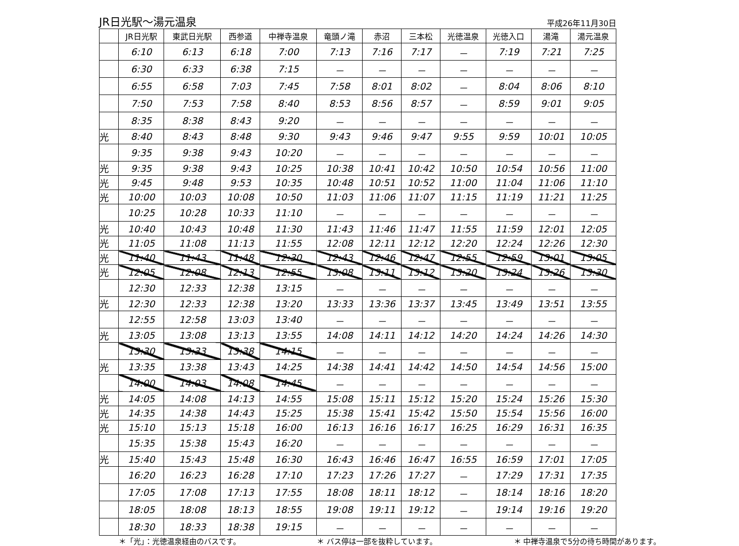JR日光駅～湯元温泉 平成26年11月30日
| | JR日光駅 | 東武日光駅 | 西参道 | 中禅寺温泉 | 竜頭ノ滝 | 赤沼 | 三本松 | 光徳温泉 | 光徳入口 | 湯滝 | 湯元温泉 |
| --- | --- | --- | --- | --- | --- | --- | --- | --- | --- | --- | --- |
| | 6:10 | 6:13 | 6:18 | 7:00 | 7:13 | 7:16 | 7:17 | － | 7:19 | 7:21 | 7:25 |
| | 6:30 | 6:33 | 6:38 | 7:15 | － | － | － | － | － | － | － |
| | 6:55 | 6:58 | 7:03 | 7:45 | 7:58 | 8:01 | 8:02 | － | 8:04 | 8:06 | 8:10 |
| | 7:50 | 7:53 | 7:58 | 8:40 | 8:53 | 8:56 | 8:57 | － | 8:59 | 9:01 | 9:05 |
| | 8:35 | 8:38 | 8:43 | 9:20 | － | － | － | － | － | － | － |
| 光 | 8:40 | 8:43 | 8:48 | 9:30 | 9:43 | 9:46 | 9:47 | 9:55 | 9:59 | 10:01 | 10:05 |
| | 9:35 | 9:38 | 9:43 | 10:20 | － | － | － | － | － | － | － |
| 光 | 9:35 | 9:38 | 9:43 | 10:25 | 10:38 | 10:41 | 10:42 | 10:50 | 10:54 | 10:56 | 11:00 |
| 光 | 9:45 | 9:48 | 9:53 | 10:35 | 10:48 | 10:51 | 10:52 | 11:00 | 11:04 | 11:06 | 11:10 |
| 光 | 10:00 | 10:03 | 10:08 | 10:50 | 11:03 | 11:06 | 11:07 | 11:15 | 11:19 | 11:21 | 11:25 |
| | 10:25 | 10:28 | 10:33 | 11:10 | － | － | － | － | － | － | － |
| 光 | 10:40 | 10:43 | 10:48 | 11:30 | 11:43 | 11:46 | 11:47 | 11:55 | 11:59 | 12:01 | 12:05 |
| 光 | 11:05 | 11:08 | 11:13 | 11:55 | 12:08 | 12:11 | 12:12 | 12:20 | 12:24 | 12:26 | 12:30 |
| 光 | 11:40 | 11:43 | 11:48 | 12:30 | 12:43 | 12:46 | 12:47 | 12:55 | 12:59 | 13:01 | 13:05 |
| 光 | 12:05 | 12:08 | 12:13 | 12:55 | 13:08 | 13:11 | 13:12 | 13:20 | 13:24 | 13:26 | 13:30 |
| | 12:30 | 12:33 | 12:38 | 13:15 | － | － | － | － | － | － | － |
| 光 | 12:30 | 12:33 | 12:38 | 13:20 | 13:33 | 13:36 | 13:37 | 13:45 | 13:49 | 13:51 | 13:55 |
| | 12:55 | 12:58 | 13:03 | 13:40 | － | － | － | － | － | － | － |
| 光 | 13:05 | 13:08 | 13:13 | 13:55 | 14:08 | 14:11 | 14:12 | 14:20 | 14:24 | 14:26 | 14:30 |
| | 13:30 | 13:33 | 13:38 | 14:15 | － | － | － | － | － | － | － |
| 光 | 13:35 | 13:38 | 13:43 | 14:25 | 14:38 | 14:41 | 14:42 | 14:50 | 14:54 | 14:56 | 15:00 |
| | 14:00 | 14:03 | 14:08 | 14:45 | － | － | － | － | － | － | － |
| 光 | 14:05 | 14:08 | 14:13 | 14:55 | 15:08 | 15:11 | 15:12 | 15:20 | 15:24 | 15:26 | 15:30 |
| 光 | 14:35 | 14:38 | 14:43 | 15:25 | 15:38 | 15:41 | 15:42 | 15:50 | 15:54 | 15:56 | 16:00 |
| 光 | 15:10 | 15:13 | 15:18 | 16:00 | 16:13 | 16:16 | 16:17 | 16:25 | 16:29 | 16:31 | 16:35 |
| | 15:35 | 15:38 | 15:43 | 16:20 | － | － | － | － | － | － | － |
| 光 | 15:40 | 15:43 | 15:48 | 16:30 | 16:43 | 16:46 | 16:47 | 16:55 | 16:59 | 17:01 | 17:05 |
| | 16:20 | 16:23 | 16:28 | 17:10 | 17:23 | 17:26 | 17:27 | － | 17:29 | 17:31 | 17:35 |
| | 17:05 | 17:08 | 17:13 | 17:55 | 18:08 | 18:11 | 18:12 | － | 18:14 | 18:16 | 18:20 |
| | 18:05 | 18:08 | 18:13 | 18:55 | 19:08 | 19:11 | 19:12 | － | 19:14 | 19:16 | 19:20 |
| | 18:30 | 18:33 | 18:38 | 19:15 | － | － | － | － | － | － | － |
＊「光」：光徳温泉経由のバスです。 ＊ バス停は一部を抜粋しています。 ＊ 中禅寺温泉で5分の待ち時間があります。